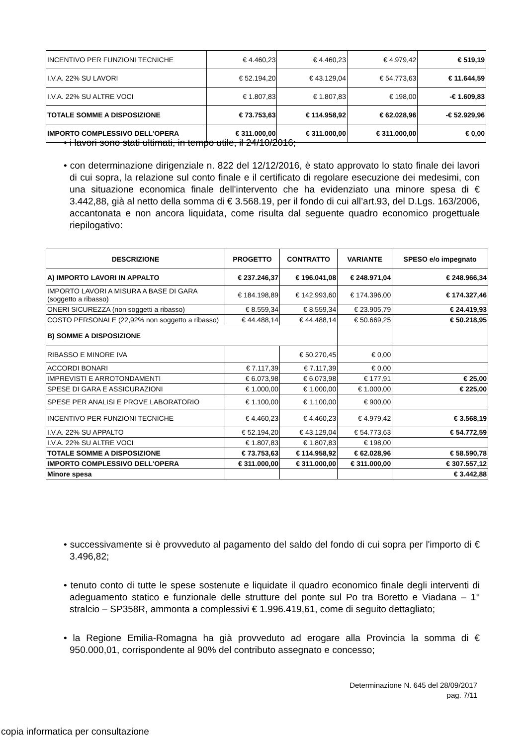| INCENTIVO PER FUNZIONI TECNICHE | € 4.460,23 | € 4.460,23 | € 4.979,42 | € 519,19 |
| I.V.A. 22% SU LAVORI | € 52.194,20 | € 43.129,04 | € 54.773,63 | € 11.644,59 |
| I.V.A. 22% SU ALTRE VOCI | € 1.807,83 | € 1.807,83 | € 198,00 | -€ 1.609,83 |
| TOTALE SOMME A DISPOSIZIONE | € 73.753,63 | € 114.958,92 | € 62.028,96 | -€ 52.929,96 |
| IMPORTO COMPLESSIVO DELL'OPERA | € 311.000,00 | € 311.000,00 | € 311.000,00 | € 0,00 |
• i lavori sono stati ultimati, in tempo utile, il 24/10/2016;
• con determinazione dirigenziale n. 822 del 12/12/2016, è stato approvato lo stato finale dei lavori di cui sopra, la relazione sul conto finale e il certificato di regolare esecuzione dei medesimi, con una situazione economica finale dell'intervento che ha evidenziato una minore spesa di € 3.442,88, già al netto della somma di € 3.568.19, per il fondo di cui all’art.93, del D.Lgs. 163/2006, accantonata e non ancora liquidata, come risulta dal seguente quadro economico progettuale riepilogativo:
| DESCRIZIONE | PROGETTO | CONTRATTO | VARIANTE | SPESO e/o impegnato |
| --- | --- | --- | --- | --- |
| A) IMPORTO LAVORI IN APPALTO | € 237.246,37 | € 196.041,08 | € 248.971,04 | € 248.966,34 |
| IMPORTO LAVORI A MISURA A BASE DI GARA (soggetto a ribasso) | € 184.198,89 | € 142.993,60 | € 174.396,00 | € 174.327,46 |
| ONERI SICUREZZA (non soggetti a ribasso) | € 8.559,34 | € 8.559,34 | € 23.905,79 | € 24.419,93 |
| COSTO PERSONALE (22,92% non soggetto a ribasso) | € 44.488,14 | € 44.488,14 | € 50.669,25 | € 50.218,95 |
| B) SOMME A DISPOSIZIONE | | | | |
| RIBASSO E MINORE IVA | | € 50.270,45 | € 0,00 | |
| ACCORDI BONARI | € 7.117,39 | € 7.117,39 | € 0,00 | |
| IMPREVISTI E ARROTONDAMENTI | € 6.073,98 | € 6.073,98 | € 177,91 | € 25,00 |
| SPESE DI GARA E ASSICURAZIONI | € 1.000,00 | € 1.000,00 | € 1.000,00 | € 225,00 |
| SPESE PER ANALISI E PROVE LABORATORIO | € 1.100,00 | € 1.100,00 | € 900,00 | |
| INCENTIVO PER FUNZIONI TECNICHE | € 4.460,23 | € 4.460,23 | € 4.979,42 | € 3.568,19 |
| I.V.A. 22% SU APPALTO | € 52.194,20 | € 43.129,04 | € 54.773,63 | € 54.772,59 |
| I.V.A. 22% SU ALTRE VOCI | € 1.807,83 | € 1.807,83 | € 198,00 | |
| TOTALE SOMME A DISPOSIZIONE | € 73.753,63 | € 114.958,92 | € 62.028,96 | € 58.590,78 |
| IMPORTO COMPLESSIVO DELL'OPERA | € 311.000,00 | € 311.000,00 | € 311.000,00 | € 307.557,12 |
| Minore spesa | | | | € 3.442,88 |
• successivamente si è provveduto al pagamento del saldo del fondo di cui sopra per l'importo di € 3.496,82;
• tenuto conto di tutte le spese sostenute e liquidate il quadro economico finale degli interventi di adeguamento statico e funzionale delle strutture del ponte sul Po tra Boretto e Viadana – 1° stralcio – SP358R, ammonta a complessivi € 1.996.419,61, come di seguito dettagliato;
• la Regione Emilia-Romagna ha già provveduto ad erogare alla Provincia la somma di € 950.000,01, corrispondente al 90% del contributo assegnato e concesso;
Determinazione N. 645 del 28/09/2017
pag. 7/11
copia informatica per consultazione